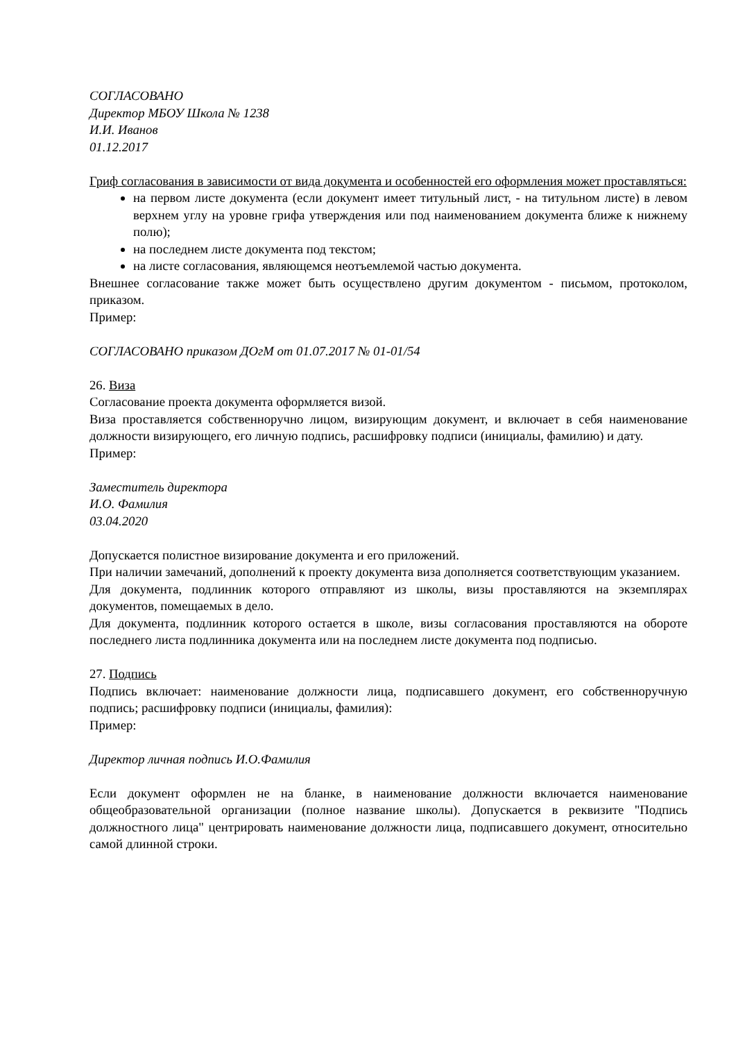СОГЛАСОВАНО
Директор МБОУ Школа № 1238
И.И. Иванов
01.12.2017
Гриф согласования в зависимости от вида документа и особенностей его оформления может проставляться:
на первом листе документа (если документ имеет титульный лист, - на титульном листе) в левом верхнем углу на уровне грифа утверждения или под наименованием документа ближе к нижнему полю);
на последнем листе документа под текстом;
на листе согласования, являющемся неотъемлемой частью документа.
Внешнее согласование также может быть осуществлено другим документом - письмом, протоколом, приказом.
Пример:
СОГЛАСОВАНО приказом ДОгМ от 01.07.2017 № 01-01/54
26. Виза
Согласование проекта документа оформляется визой.
Виза проставляется собственноручно лицом, визирующим документ, и включает в себя наименование должности визирующего, его личную подпись, расшифровку подписи (инициалы, фамилию) и дату.
Пример:
Заместитель директора
И.О. Фамилия
03.04.2020
Допускается полистное визирование документа и его приложений.
При наличии замечаний, дополнений к проекту документа виза дополняется соответствующим указанием.
Для документа, подлинник которого отправляют из школы, визы проставляются на экземплярах документов, помещаемых в дело.
Для документа, подлинник которого остается в школе, визы согласования проставляются на обороте последнего листа подлинника документа или на последнем листе документа под подписью.
27. Подпись
Подпись включает: наименование должности лица, подписавшего документ, его собственноручную подпись; расшифровку подписи (инициалы, фамилия):
Пример:
Директор личная подпись И.О.Фамилия
Если документ оформлен не на бланке, в наименование должности включается наименование общеобразовательной организации (полное название школы). Допускается в реквизите "Подпись должностного лица" центрировать наименование должности лица, подписавшего документ, относительно самой длинной строки.